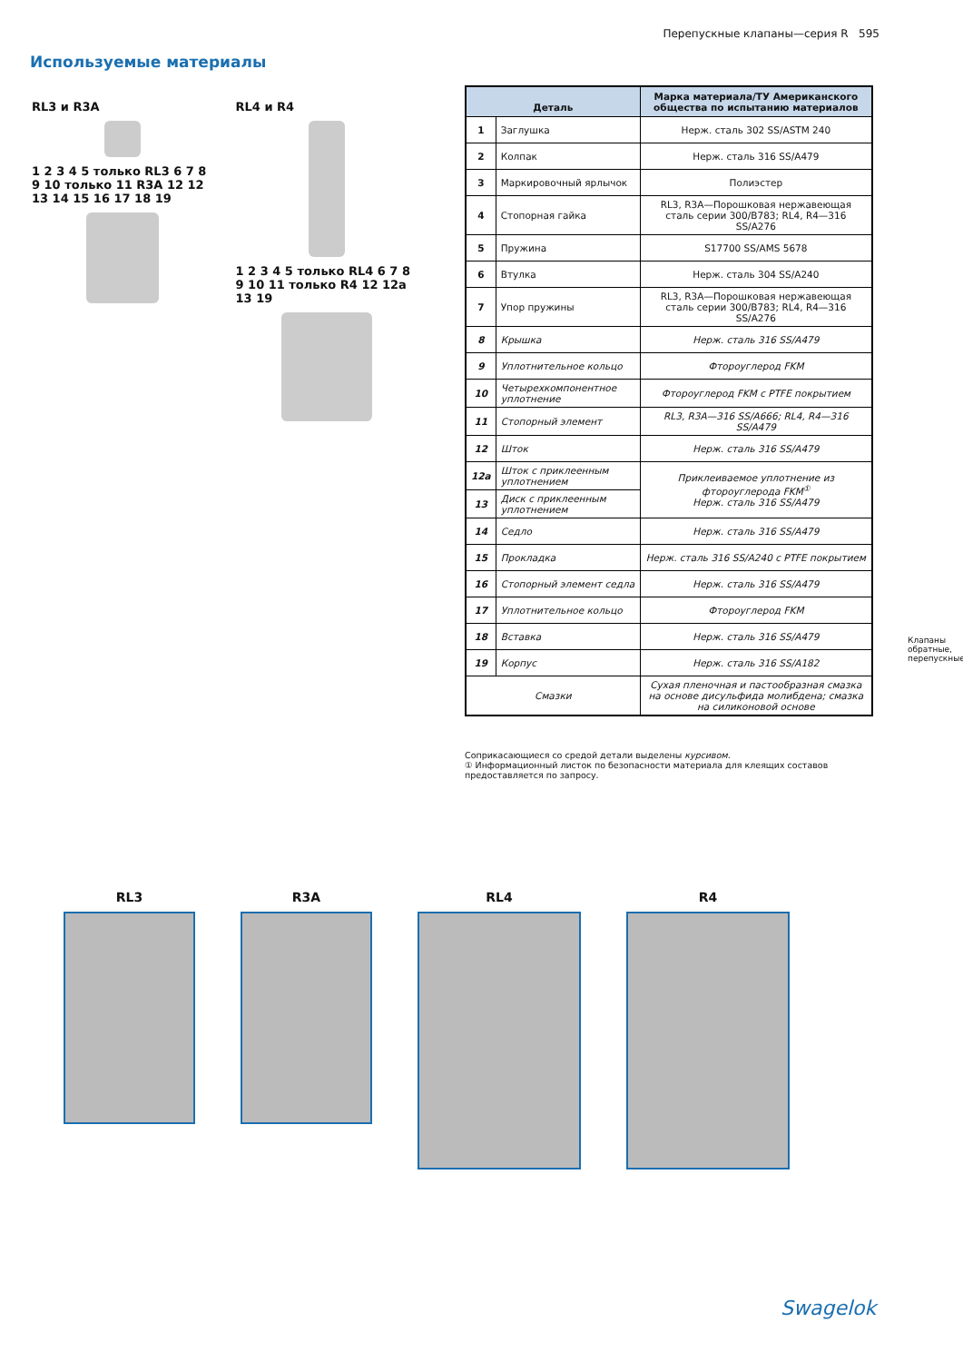Перепускные клапаны—серия R 595
Используемые материалы
RL3 и R3A
1 2 3 4 5 только RL3 6 7 8 9 10 только 11 R3A 12 12 13 14 15 16 17 18 19
RL4 и R4
1 2 3 4 5 только RL4 6 7 8 9 10 11 только R4 12 12a 13 19
| Деталь | | Марка материала/ТУ Американского общества по испытанию материалов |
| --- | --- | --- |
| 1 | Заглушка | Нерж. сталь 302 SS/ASTM 240 |
| 2 | Колпак | Нерж. сталь 316 SS/A479 |
| 3 | Маркировочный ярлычок | Полиэстер |
| 4 | Стопорная гайка | RL3, R3A—Порошковая нержавеющая сталь серии 300/B783; RL4, R4—316 SS/A276 |
| 5 | Пружина | S17700 SS/AMS 5678 |
| 6 | Втулка | Нерж. сталь 304 SS/A240 |
| 7 | Упор пружины | RL3, R3A—Порошковая нержавеющая сталь серии 300/B783; RL4, R4—316 SS/A276 |
| 8 | Крышка | Нерж. сталь 316 SS/A479 |
| 9 | Уплотнительное кольцо | Фтороуглерод FKM |
| 10 | Четырехкомпонентное уплотнение | Фтороуглерод FKM с PTFE покрытием |
| 11 | Стопорный элемент | RL3, R3A—316 SS/A666; RL4, R4—316 SS/A479 |
| 12 | Шток | Нерж. сталь 316 SS/A479 |
| 12a | Шток с приклеенным уплотнением | Приклеиваемое уплотнение из фтороуглерода FKM<sup>①</sup> Нерж. сталь 316 SS/A479 |
| 13 | Диск с приклеенным уплотнением | |
| 14 | Седло | Нерж. сталь 316 SS/A479 |
| 15 | Прокладка | Нерж. сталь 316 SS/A240 с PTFE покрытием |
| 16 | Стопорный элемент седла | Нерж. сталь 316 SS/A479 |
| 17 | Уплотнительное кольцо | Фтороуглерод FKM |
| 18 | Вставка | Нерж. сталь 316 SS/A479 |
| 19 | Корпус | Нерж. сталь 316 SS/A182 |
| Смазки | | Сухая пленочная и пастообразная смазка на основе дисульфида молибдена; смазка на силиконовой основе |
Соприкасающиеся со средой детали выделены курсивом.
① Информационный листок по безопасности материала для клеящих составов предоставляется по запросу.
Клапаны обратные, перепускные
RL3 R3A RL4 R4
Swagelok